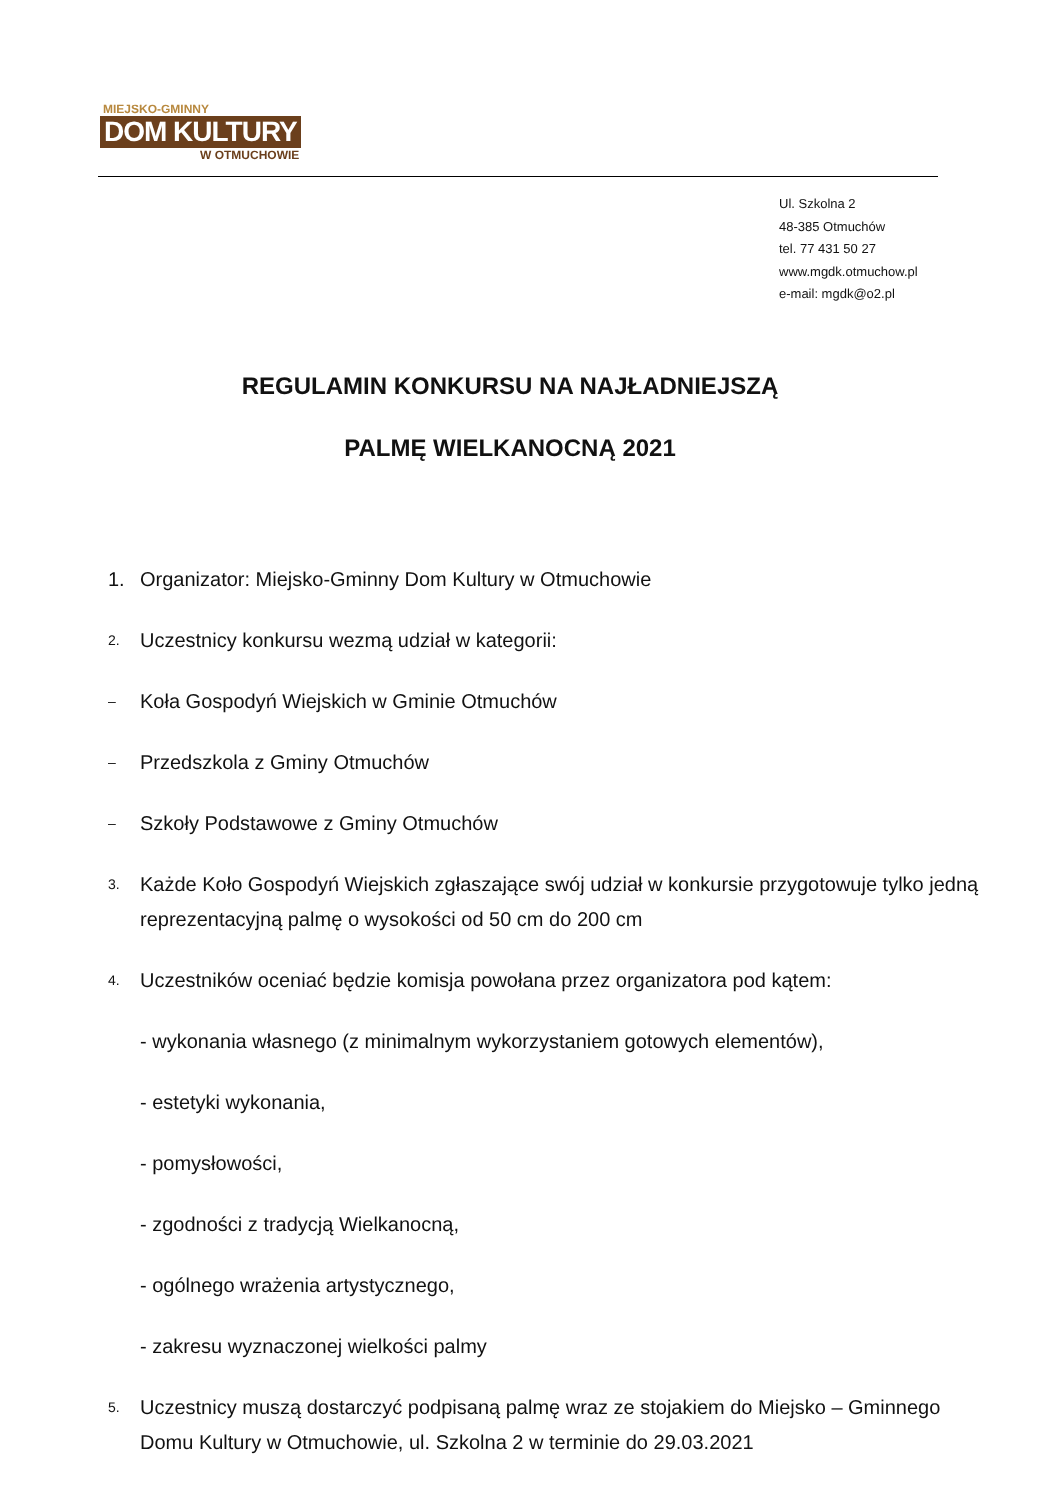MIEJSKO-GMINNY
DOM KULTURY
W OTMUCHOWIE
Ul. Szkolna 2
48-385 Otmuchów
tel. 77 431 50 27
www.mgdk.otmuchow.pl
e-mail: mgdk@o2.pl
REGULAMIN KONKURSU NA NAJŁADNIEJSZĄ
PALMĘ WIELKANOCNĄ 2021
1. Organizator: Miejsko-Gminny Dom Kultury w Otmuchowie
2. Uczestnicy konkursu wezmą udział w kategorii:
– Koła Gospodyń Wiejskich w Gminie Otmuchów
– Przedszkola z Gminy Otmuchów
– Szkoły Podstawowe z Gminy Otmuchów
3. Każde Koło Gospodyń Wiejskich zgłaszające swój udział w konkursie przygotowuje tylko jedną reprezentacyjną palmę o wysokości od 50 cm do 200 cm
4. Uczestników oceniać będzie komisja powołana przez organizatora pod kątem:
- wykonania własnego (z minimalnym wykorzystaniem gotowych elementów),
- estetyki wykonania,
- pomysłowości,
- zgodności z tradycją Wielkanocną,
- ogólnego wrażenia artystycznego,
- zakresu wyznaczonej wielkości palmy
5. Uczestnicy muszą dostarczyć podpisaną palmę wraz ze stojakiem do Miejsko – Gminnego Domu Kultury w Otmuchowie, ul. Szkolna 2 w terminie do 29.03.2021